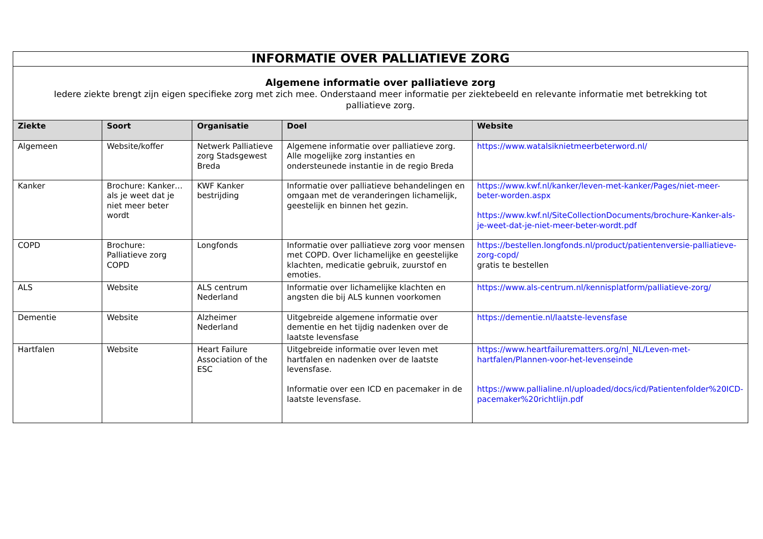| INFORMATIE OVER PALLIATIEVE ZORG | | | | |
| Algemene informatie over palliatieve zorg Iedere ziekte brengt zijn eigen specifieke zorg met zich mee. Onderstaand meer informatie per ziektebeeld en relevante informatie met betrekking tot palliatieve zorg. | | | | |
| Ziekte | Soort | Organisatie | Doel | Website |
| Algemeen | Website/koffer | Netwerk Palliatieve zorg Stadsgewest Breda | Algemene informatie over palliatieve zorg. Alle mogelijke zorg instanties en ondersteunede instantie in de regio Breda | https://www.watalsiknietmeerbeterword.nl/ |
| Kanker | Brochure: Kanker… als je weet dat je niet meer beter wordt | KWF Kanker bestrijding | Informatie over palliatieve behandelingen en omgaan met de veranderingen lichamelijk, geestelijk en binnen het gezin. | https://www.kwf.nl/kanker/leven-met-kanker/Pages/niet-meer-beter-worden.aspx https://www.kwf.nl/SiteCollectionDocuments/brochure-Kanker-als-je-weet-dat-je-niet-meer-beter-wordt.pdf |
| COPD | Brochure: Palliatieve zorg COPD | Longfonds | Informatie over palliatieve zorg voor mensen met COPD. Over lichamelijke en geestelijke klachten, medicatie gebruik, zuurstof en emoties. | https://bestellen.longfonds.nl/product/patientenversie-palliatieve-zorg-copd/ gratis te bestellen |
| ALS | Website | ALS centrum Nederland | Informatie over lichamelijke klachten en angsten die bij ALS kunnen voorkomen | https://www.als-centrum.nl/kennisplatform/palliatieve-zorg/ |
| Dementie | Website | Alzheimer Nederland | Uitgebreide algemene informatie over dementie en het tijdig nadenken over de laatste levensfase | https://dementie.nl/laatste-levensfase |
| Hartfalen | Website | Heart Failure Association of the ESC | Uitgebreide informatie over leven met hartfalen en nadenken over de laatste levensfase. Informatie over een ICD en pacemaker in de laatste levensfase. | https://www.heartfailurematters.org/nl_NL/Leven-met-hartfalen/Plannen-voor-het-levenseinde https://www.pallialine.nl/uploaded/docs/icd/Patientenfolder%20ICD-pacemaker%20richtlijn.pdf |